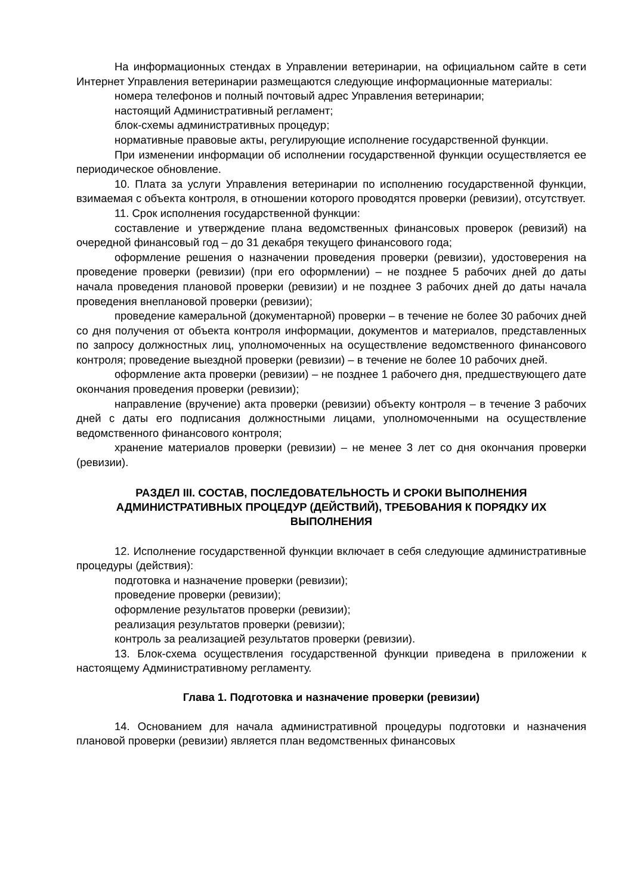На информационных стендах в Управлении ветеринарии, на официальном сайте в сети Интернет Управления ветеринарии размещаются следующие информационные материалы:
номера телефонов и полный почтовый адрес Управления ветеринарии;
настоящий Административный регламент;
блок-схемы административных процедур;
нормативные правовые акты, регулирующие исполнение государственной функции.
При изменении информации об исполнении государственной функции осуществляется ее периодическое обновление.
10. Плата за услуги Управления ветеринарии по исполнению государственной функции, взимаемая с объекта контроля, в отношении которого проводятся проверки (ревизии), отсутствует.
11. Срок исполнения государственной функции:
составление и утверждение плана ведомственных финансовых проверок (ревизий) на очередной финансовый год – до 31 декабря текущего финансового года;
оформление решения о назначении проведения проверки (ревизии), удостоверения на проведение проверки (ревизии) (при его оформлении) – не позднее 5 рабочих дней до даты начала проведения плановой проверки (ревизии) и не позднее 3 рабочих дней до даты начала проведения внеплановой проверки (ревизии);
проведение камеральной (документарной) проверки – в течение не более 30 рабочих дней со дня получения от объекта контроля информации, документов и материалов, представленных по запросу должностных лиц, уполномоченных на осуществление ведомственного финансового контроля; проведение выездной проверки (ревизии) – в течение не более 10 рабочих дней.
оформление акта проверки (ревизии) – не позднее 1 рабочего дня, предшествующего дате окончания проведения проверки (ревизии);
направление (вручение) акта проверки (ревизии) объекту контроля – в течение 3 рабочих дней с даты его подписания должностными лицами, уполномоченными на осуществление ведомственного финансового контроля;
хранение материалов проверки (ревизии) – не менее 3 лет со дня окончания проверки (ревизии).
РАЗДЕЛ III. СОСТАВ, ПОСЛЕДОВАТЕЛЬНОСТЬ И СРОКИ ВЫПОЛНЕНИЯ АДМИНИСТРАТИВНЫХ ПРОЦЕДУР (ДЕЙСТВИЙ), ТРЕБОВАНИЯ К ПОРЯДКУ ИХ ВЫПОЛНЕНИЯ
12. Исполнение государственной функции включает в себя следующие административные процедуры (действия):
подготовка и назначение проверки (ревизии);
проведение проверки (ревизии);
оформление результатов проверки (ревизии);
реализация результатов проверки (ревизии);
контроль за реализацией результатов проверки (ревизии).
13. Блок-схема осуществления государственной функции приведена в приложении к настоящему Административному регламенту.
Глава 1. Подготовка и назначение проверки (ревизии)
14. Основанием для начала административной процедуры подготовки и назначения плановой проверки (ревизии) является план ведомственных финансовых